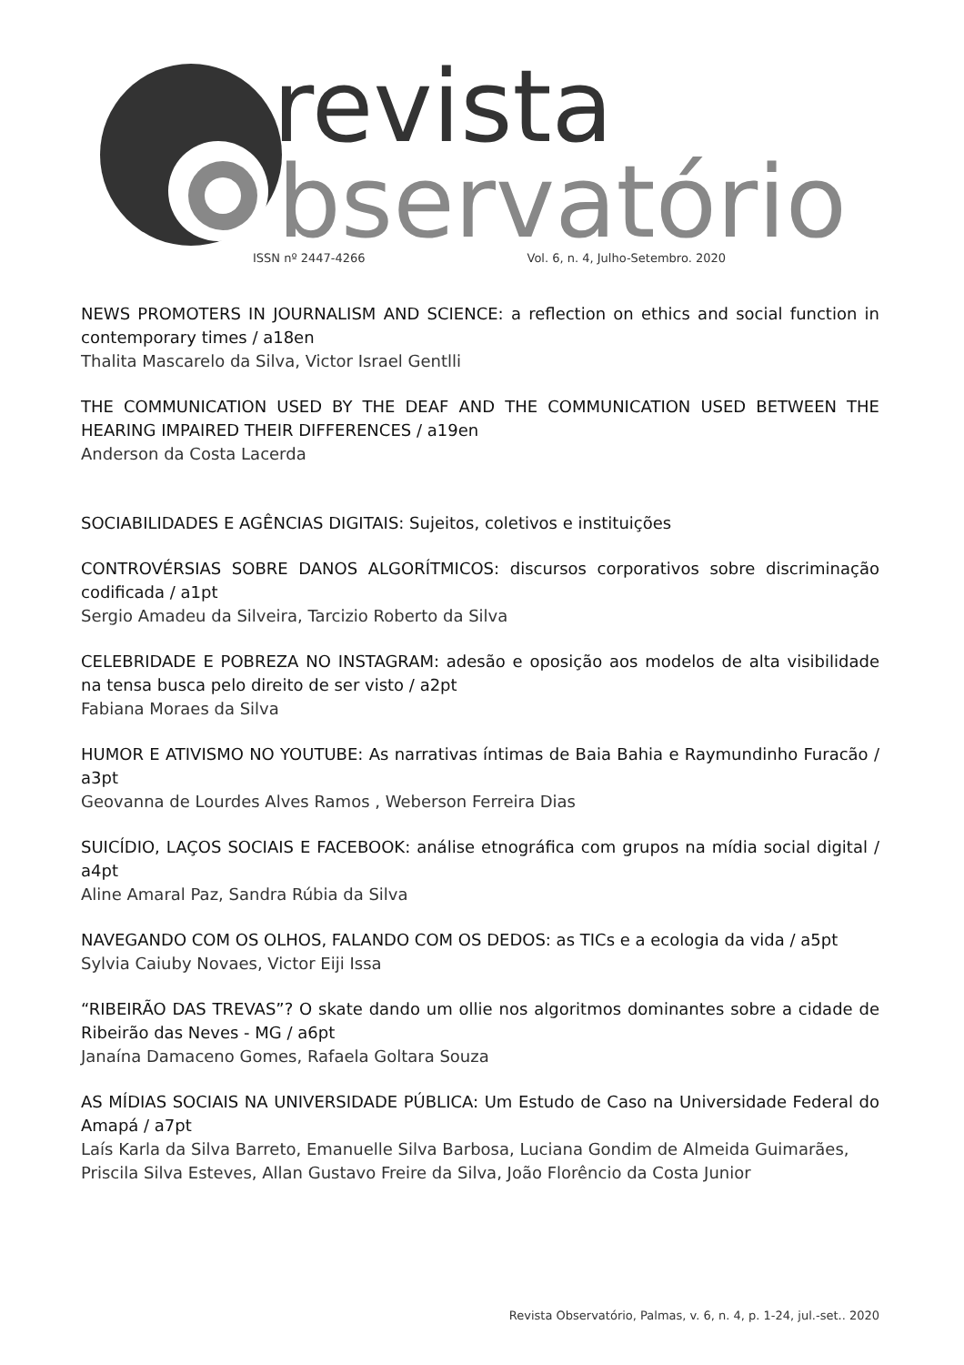revista
bservatório
ISSN nº 2447-4266 Vol. 6, n. 4, Julho-Setembro. 2020
NEWS PROMOTERS IN JOURNALISM AND SCIENCE: a reflection on ethics and social function in contemporary times / a18en
Thalita Mascarelo da Silva, Victor Israel Gentlli
THE COMMUNICATION USED BY THE DEAF AND THE COMMUNICATION USED BETWEEN THE HEARING IMPAIRED THEIR DIFFERENCES / a19en
Anderson da Costa Lacerda
SOCIABILIDADES E AGÊNCIAS DIGITAIS: Sujeitos, coletivos e instituições
CONTROVÉRSIAS SOBRE DANOS ALGORÍTMICOS: discursos corporativos sobre discriminação codificada / a1pt
Sergio Amadeu da Silveira, Tarcizio Roberto da Silva
CELEBRIDADE E POBREZA NO INSTAGRAM: adesão e oposição aos modelos de alta visibilidade na tensa busca pelo direito de ser visto / a2pt
Fabiana Moraes da Silva
HUMOR E ATIVISMO NO YOUTUBE: As narrativas íntimas de Baia Bahia e Raymundinho Furacão / a3pt
Geovanna de Lourdes Alves Ramos , Weberson Ferreira Dias
SUICÍDIO, LAÇOS SOCIAIS E FACEBOOK: análise etnográfica com grupos na mídia social digital / a4pt
Aline Amaral Paz, Sandra Rúbia da Silva
NAVEGANDO COM OS OLHOS, FALANDO COM OS DEDOS: as TICs e a ecologia da vida / a5pt
Sylvia Caiuby Novaes, Victor Eiji Issa
“RIBEIRÃO DAS TREVAS”? O skate dando um ollie nos algoritmos dominantes sobre a cidade de Ribeirão das Neves - MG / a6pt
Janaína Damaceno Gomes, Rafaela Goltara Souza
AS MÍDIAS SOCIAIS NA UNIVERSIDADE PÚBLICA: Um Estudo de Caso na Universidade Federal do Amapá / a7pt
Laís Karla da Silva Barreto, Emanuelle Silva Barbosa, Luciana Gondim de Almeida Guimarães, Priscila Silva Esteves, Allan Gustavo Freire da Silva, João Florêncio da Costa Junior
Revista Observatório, Palmas, v. 6, n. 4, p. 1-24, jul.-set.. 2020